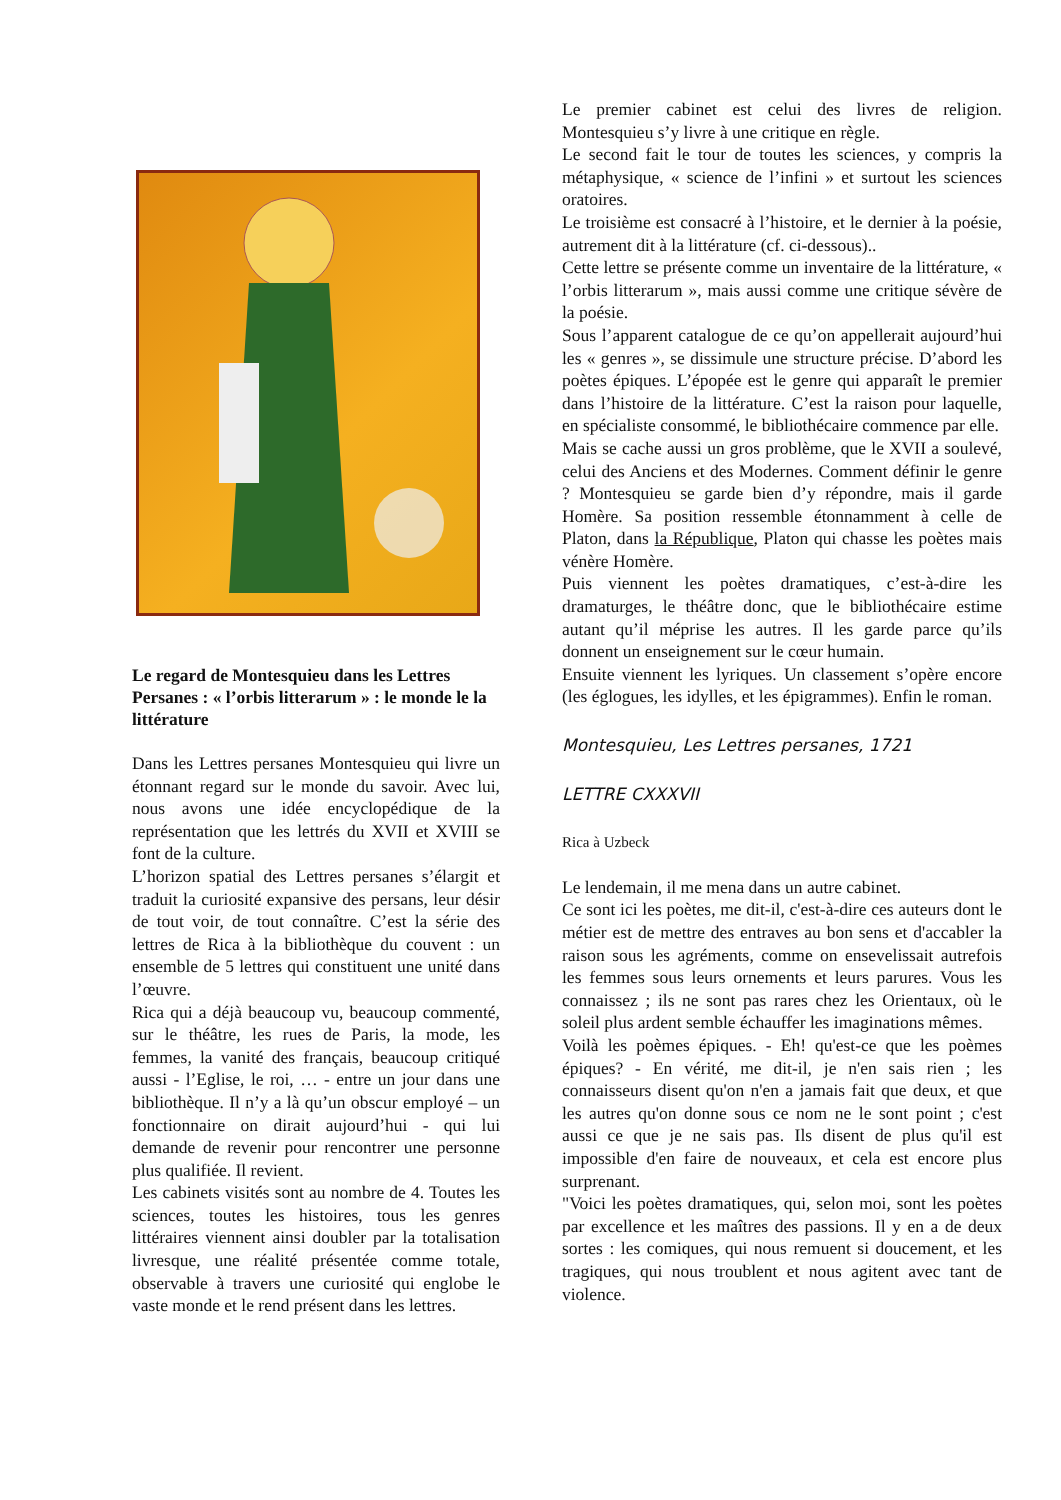Le regard de Montesquieu dans les Lettres Persanes : « l’orbis litterarum » : le monde le la littérature
Dans les Lettres persanes Montesquieu qui livre un étonnant regard sur le monde du savoir. Avec lui, nous avons une idée encyclopédique de la représentation que les lettrés du XVII et XVIII se font de la culture.
L’horizon spatial des Lettres persanes s’élargit et traduit la curiosité expansive des persans, leur désir de tout voir, de tout connaître. C’est la série des lettres de Rica à la bibliothèque du couvent : un ensemble de 5 lettres qui constituent une unité dans l’œuvre.
Rica qui a déjà beaucoup vu, beaucoup commenté, sur le théâtre, les rues de Paris, la mode, les femmes, la vanité des français, beaucoup critiqué aussi - l’Eglise, le roi, … - entre un jour dans une bibliothèque. Il n’y a là qu’un obscur employé – un fonctionnaire on dirait aujourd’hui - qui lui demande de revenir pour rencontrer une personne plus qualifiée. Il revient.
Les cabinets visités sont au nombre de 4. Toutes les sciences, toutes les histoires, tous les genres littéraires viennent ainsi doubler par la totalisation livresque, une réalité présentée comme totale, observable à travers une curiosité qui englobe le vaste monde et le rend présent dans les lettres.
Le premier cabinet est celui des livres de religion. Montesquieu s’y livre à une critique en règle.
Le second fait le tour de toutes les sciences, y compris la métaphysique, « science de l’infini » et surtout les sciences oratoires.
Le troisième est consacré à l’histoire, et le dernier à la poésie, autrement dit à la littérature (cf. ci-dessous)..
Cette lettre se présente comme un inventaire de la littérature, « l’orbis litterarum », mais aussi comme une critique sévère de la poésie.
Sous l’apparent catalogue de ce qu’on appellerait aujourd’hui les « genres », se dissimule une structure précise. D’abord les poètes épiques. L’épopée est le genre qui apparaît le premier dans l’histoire de la littérature. C’est la raison pour laquelle, en spécialiste consommé, le bibliothécaire commence par elle.
Mais se cache aussi un gros problème, que le XVII a soulevé, celui des Anciens et des Modernes. Comment définir le genre ? Montesquieu se garde bien d’y répondre, mais il garde Homère. Sa position ressemble étonnamment à celle de Platon, dans la République, Platon qui chasse les poètes mais vénère Homère.
Puis viennent les poètes dramatiques, c’est-à-dire les dramaturges, le théâtre donc, que le bibliothécaire estime autant qu’il méprise les autres. Il les garde parce qu’ils donnent un enseignement sur le cœur humain.
Ensuite viennent les lyriques. Un classement s’opère encore (les églogues, les idylles, et les épigrammes). Enfin le roman.
Montesquieu, Les Lettres persanes, 1721
LETTRE CXXXVII
Rica à Uzbeck
Le lendemain, il me mena dans un autre cabinet.
Ce sont ici les poètes, me dit-il, c'est-à-dire ces auteurs dont le métier est de mettre des entraves au bon sens et d'accabler la raison sous les agréments, comme on ensevelissait autrefois les femmes sous leurs ornements et leurs parures. Vous les connaissez ; ils ne sont pas rares chez les Orientaux, où le soleil plus ardent semble échauffer les imaginations mêmes.
Voilà les poèmes épiques. - Eh! qu'est-ce que les poèmes épiques? - En vérité, me dit-il, je n'en sais rien ; les connaisseurs disent qu'on n'en a jamais fait que deux, et que les autres qu'on donne sous ce nom ne le sont point ; c'est aussi ce que je ne sais pas. Ils disent de plus qu'il est impossible d'en faire de nouveaux, et cela est encore plus surprenant.
"Voici les poètes dramatiques, qui, selon moi, sont les poètes par excellence et les maîtres des passions. Il y en a de deux sortes : les comiques, qui nous remuent si doucement, et les tragiques, qui nous troublent et nous agitent avec tant de violence.